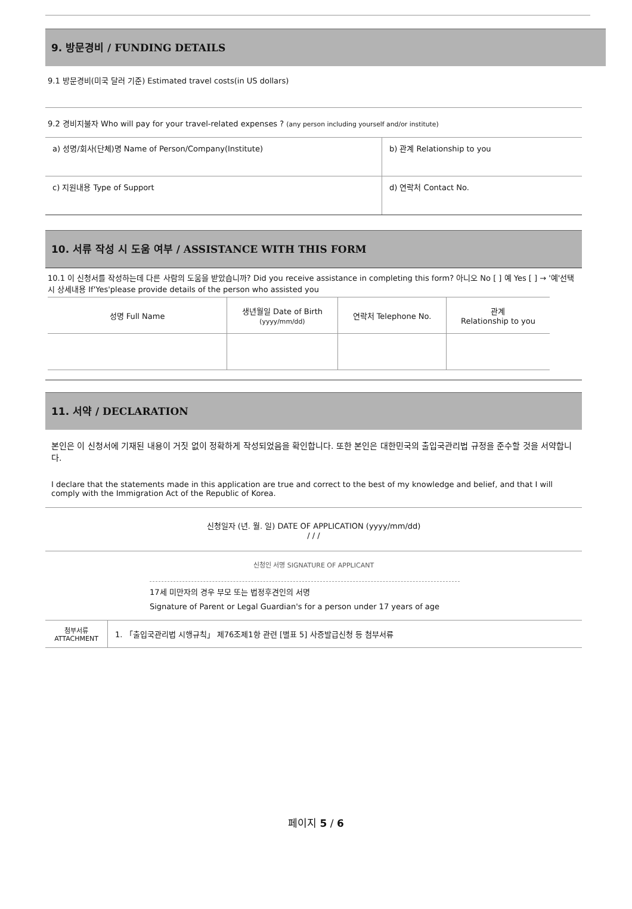9. 방문경비 / FUNDING DETAILS
9.1 방문경비(미국 달러 기준) Estimated travel costs(in US dollars)
9.2 경비지불자 Who will pay for your travel-related expenses ? (any person including yourself and/or institute)
| a) 성명/회사(단체)명 Name of Person/Company(Institute) | b) 관계 Relationship to you |
| c) 지원내용 Type of Support | d) 연락처 Contact No. |
10. 서류 작성 시 도움 여부 / ASSISTANCE WITH THIS FORM
10.1 이 신청서를 작성하는데 다른 사람의 도움을 받았습니까? Did you receive assistance in completing this form? 아니오 No [ ] 예 Yes [ ] → '예'선택 시 상세내용 If'Yes'please provide details of the person who assisted you
| 성명 Full Name | 생년월일 Date of Birth (yyyy/mm/dd) | 연락처 Telephone No. | 관계 Relationship to you |
11. 서약 / DECLARATION
본인은 이 신청서에 기재된 내용이 거짓 없이 정확하게 작성되었음을 확인합니다. 또한 본인은 대한민국의 출입국관리법 규정을 준수할 것을 서약합니다.
I declare that the statements made in this application are true and correct to the best of my knowledge and belief, and that I will comply with the Immigration Act of the Republic of Korea.
신청일자 (년. 월. 일) DATE OF APPLICATION (yyyy/mm/dd)
/ / /
신청인 서명 SIGNATURE OF APPLICANT
17세 미만자의 경우 부모 또는 법정후견인의 서명
Signature of Parent or Legal Guardian's for a person under 17 years of age
| 첨부서류 ATTACHMENT | 1. 「출입국관리법 시행규칙」 제76조제1항 관련 [별표 5] 사증발급신청 등 첨부서류 |
페이지 5 / 6